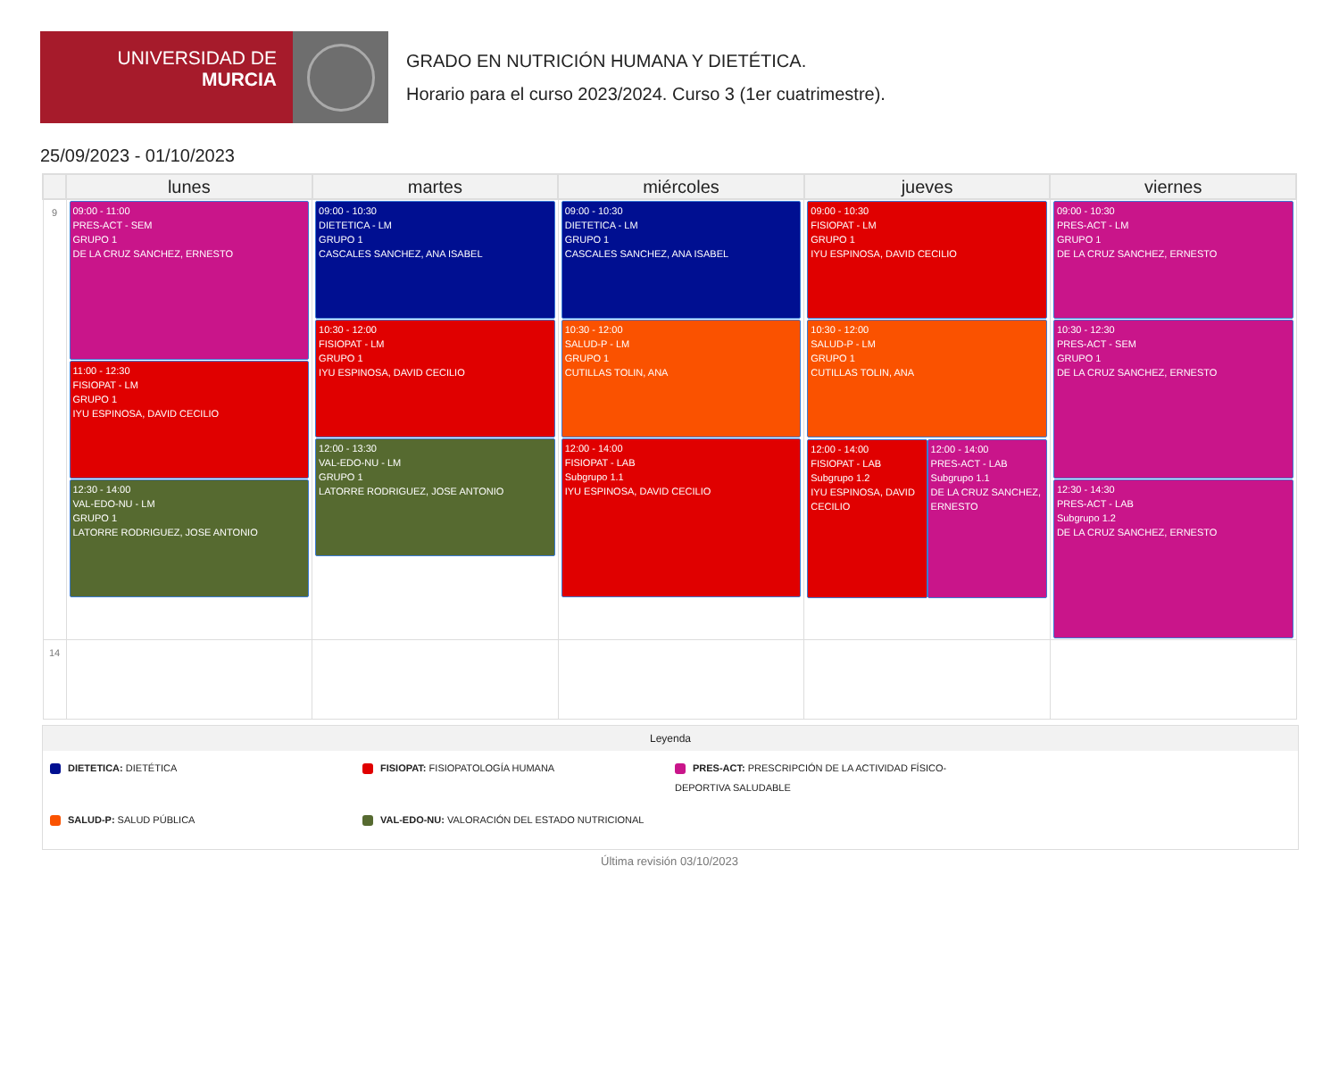UNIVERSIDAD DE
MURCIA
GRADO EN NUTRICIÓN HUMANA Y DIETÉTICA.
Horario para el curso 2023/2024. Curso 3 (1er cuatrimestre).
25/09/2023 - 01/10/2023
| | lunes | martes | miércoles | jueves | viernes |
| --- | --- | --- | --- | --- | --- |
| 9 | 09:00 - 11:00 PRES-ACT - SEM GRUPO 1 DE LA CRUZ SANCHEZ, ERNESTO 11:00 - 12:30 FISIOPAT - LM GRUPO 1 IYU ESPINOSA, DAVID CECILIO 12:30 - 14:00 VAL-EDO-NU - LM GRUPO 1 LATORRE RODRIGUEZ, JOSE ANTONIO | 09:00 - 10:30 DIETETICA - LM GRUPO 1 CASCALES SANCHEZ, ANA ISABEL 10:30 - 12:00 FISIOPAT - LM GRUPO 1 IYU ESPINOSA, DAVID CECILIO 12:00 - 13:30 VAL-EDO-NU - LM GRUPO 1 LATORRE RODRIGUEZ, JOSE ANTONIO | 09:00 - 10:30 DIETETICA - LM GRUPO 1 CASCALES SANCHEZ, ANA ISABEL 10:30 - 12:00 SALUD-P - LM GRUPO 1 CUTILLAS TOLIN, ANA 12:00 - 14:00 FISIOPAT - LAB Subgrupo 1.1 IYU ESPINOSA, DAVID CECILIO | 09:00 - 10:30 FISIOPAT - LM GRUPO 1 IYU ESPINOSA, DAVID CECILIO 10:30 - 12:00 SALUD-P - LM GRUPO 1 CUTILLAS TOLIN, ANA 12:00 - 14:00 FISIOPAT - LAB Subgrupo 1.2 IYU ESPINOSA, DAVID CECILIO 12:00 - 14:00 PRES-ACT - LAB Subgrupo 1.1 DE LA CRUZ SANCHEZ, ERNESTO | 09:00 - 10:30 PRES-ACT - LM GRUPO 1 DE LA CRUZ SANCHEZ, ERNESTO 10:30 - 12:30 PRES-ACT - SEM GRUPO 1 DE LA CRUZ SANCHEZ, ERNESTO 12:30 - 14:30 PRES-ACT - LAB Subgrupo 1.2 DE LA CRUZ SANCHEZ, ERNESTO |
| 14 | | | | | |
Leyenda
DIETETICA: DIETÉTICA
FISIOPAT: FISIOPATOLOGÍA HUMANA
PRES-ACT: PRESCRIPCIÓN DE LA ACTIVIDAD FÍSICO-DEPORTIVA SALUDABLE
SALUD-P: SALUD PÚBLICA
VAL-EDO-NU: VALORACIÓN DEL ESTADO NUTRICIONAL
Última revisión 03/10/2023